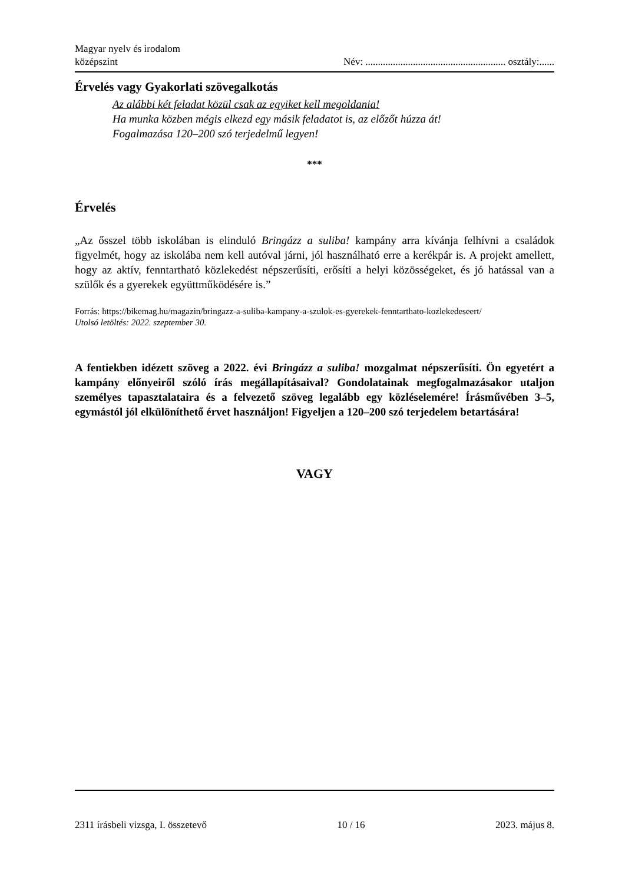Magyar nyelv és irodalom
középszint
Név: ........................................................ osztály:......
Érvelés vagy Gyakorlati szövegalkotás
Az alábbi két feladat közül csak az egyiket kell megoldania!
Ha munka közben mégis elkezd egy másik feladatot is, az előzőt húzza át!
Fogalmazása 120–200 szó terjedelmű legyen!
***
Érvelés
„Az ősszel több iskolában is elinduló Bringázz a suliba! kampány arra kívánja felhívni a családok figyelmét, hogy az iskolába nem kell autóval járni, jól használható erre a kerékpár is. A projekt amellett, hogy az aktív, fenntartható közlekedést népszerűsíti, erősíti a helyi közösségeket, és jó hatással van a szülők és a gyerekek együttműködésére is.”
Forrás: https://bikemag.hu/magazin/bringazz-a-suliba-kampany-a-szulok-es-gyerekek-fenntarthato-kozlekedeseert/
Utolsó letöltés: 2022. szeptember 30.
A fentiekben idézett szöveg a 2022. évi Bringázz a suliba! mozgalmat népszerűsíti. Ön egyetért a kampány előnyeiről szóló írás megállapításaival? Gondolatainak megfogalmazásakor utaljon személyes tapasztalataira és a felvezető szöveg legalább egy közléselemére! Írásművében 3–5, egymástól jól elkülöníthető érvet használjon! Figyeljen a 120–200 szó terjedelem betartására!
VAGY
2311 írásbeli vizsga, I. összetevő 10 / 16 2023. május 8.